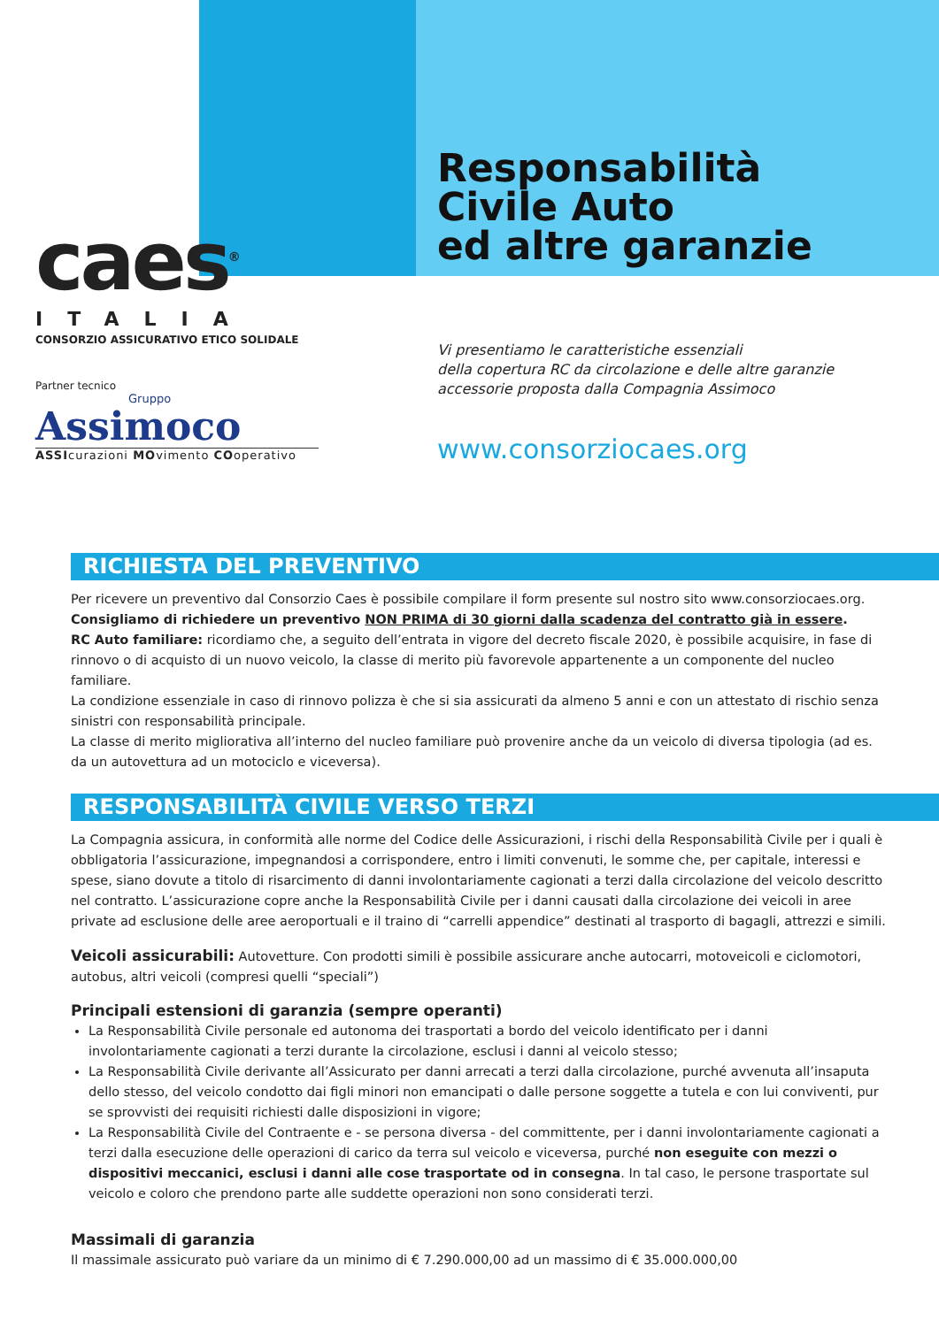caes<sup>®</sup>
ITALIA
CONSORZIO ASSICURATIVO ETICO SOLIDALE
Partner tecnico
Gruppo
Assimoco
ASSIcurazioni MOvimento COoperativo
Responsabilità
Civile Auto
ed altre garanzie
Vi presentiamo le caratteristiche essenziali
della copertura RC da circolazione e delle altre garanzie
accessorie proposta dalla Compagnia Assimoco
www.consorziocaes.org
RICHIESTA DEL PREVENTIVO
Per ricevere un preventivo dal Consorzio Caes è possibile compilare il form presente sul nostro sito www.consorziocaes.org.
Consigliamo di richiedere un preventivo NON PRIMA di 30 giorni dalla scadenza del contratto già in essere.
RC Auto familiare: ricordiamo che, a seguito dell’entrata in vigore del decreto fiscale 2020, è possibile acquisire, in fase di rinnovo o di acquisto di un nuovo veicolo, la classe di merito più favorevole appartenente a un componente del nucleo familiare.
La condizione essenziale in caso di rinnovo polizza è che si sia assicurati da almeno 5 anni e con un attestato di rischio senza sinistri con responsabilità principale.
La classe di merito migliorativa all’interno del nucleo familiare può provenire anche da un veicolo di diversa tipologia (ad es. da un autovettura ad un motociclo e viceversa).
RESPONSABILITÀ CIVILE VERSO TERZI
La Compagnia assicura, in conformità alle norme del Codice delle Assicurazioni, i rischi della Responsabilità Civile per i quali è obbligatoria l’assicurazione, impegnandosi a corrispondere, entro i limiti convenuti, le somme che, per capitale, interessi e spese, siano dovute a titolo di risarcimento di danni involontariamente cagionati a terzi dalla circolazione del veicolo descritto nel contratto. L’assicurazione copre anche la Responsabilità Civile per i danni causati dalla circolazione dei veicoli in aree private ad esclusione delle aree aeroportuali e il traino di “carrelli appendice” destinati al trasporto di bagagli, attrezzi e simili.
Veicoli assicurabili: Autovetture. Con prodotti simili è possibile assicurare anche autocarri, motoveicoli e ciclomotori, autobus, altri veicoli (compresi quelli “speciali”)
Principali estensioni di garanzia (sempre operanti)
La Responsabilità Civile personale ed autonoma dei trasportati a bordo del veicolo identificato per i danni involontariamente cagionati a terzi durante la circolazione, esclusi i danni al veicolo stesso;
La Responsabilità Civile derivante all’Assicurato per danni arrecati a terzi dalla circolazione, purché avvenuta all’insaputa dello stesso, del veicolo condotto dai figli minori non emancipati o dalle persone soggette a tutela e con lui conviventi, pur se sprovvisti dei requisiti richiesti dalle disposizioni in vigore;
La Responsabilità Civile del Contraente e - se persona diversa - del committente, per i danni involontariamente cagionati a terzi dalla esecuzione delle operazioni di carico da terra sul veicolo e viceversa, purché non eseguite con mezzi o dispositivi meccanici, esclusi i danni alle cose trasportate od in consegna. In tal caso, le persone trasportate sul veicolo e coloro che prendono parte alle suddette operazioni non sono considerati terzi.
Massimali di garanzia
Il massimale assicurato può variare da un minimo di € 7.290.000,00 ad un massimo di € 35.000.000,00